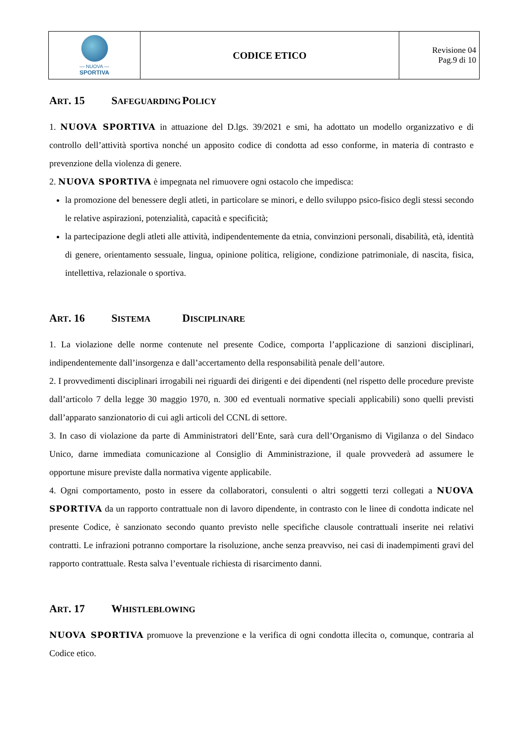| — NUOVA — SPORTIVA | CODICE ETICO | Revisione 04 Pag.9 di 10 |
ART. 15 S AFEGUARDING P OLICY
1. NUOVA SPORTIVA in attuazione del D.lgs. 39/2021 e smi, ha adottato un modello organizzativo e di controllo dell’attività sportiva nonché un apposito codice di condotta ad esso conforme, in materia di contrasto e prevenzione della violenza di genere.
2. NUOVA SPORTIVA è impegnata nel rimuovere ogni ostacolo che impedisca:
la promozione del benessere degli atleti, in particolare se minori, e dello sviluppo psico-fisico degli stessi secondo le relative aspirazioni, potenzialità, capacità e specificità;
la partecipazione degli atleti alle attività, indipendentemente da etnia, convinzioni personali, disabilità, età, identità di genere, orientamento sessuale, lingua, opinione politica, religione, condizione patrimoniale, di nascita, fisica, intellettiva, relazionale o sportiva.
ART. 16 S ISTEMA D ISCIPLINARE
1. La violazione delle norme contenute nel presente Codice, comporta l’applicazione di sanzioni disciplinari, indipendentemente dall’insorgenza e dall’accertamento della responsabilità penale dell’autore.
2. I provvedimenti disciplinari irrogabili nei riguardi dei dirigenti e dei dipendenti (nel rispetto delle procedure previste dall’articolo 7 della legge 30 maggio 1970, n. 300 ed eventuali normative speciali applicabili) sono quelli previsti dall’apparato sanzionatorio di cui agli articoli del CCNL di settore.
3. In caso di violazione da parte di Amministratori dell’Ente, sarà cura dell’Organismo di Vigilanza o del Sindaco Unico, darne immediata comunicazione al Consiglio di Amministrazione, il quale provvederà ad assumere le opportune misure previste dalla normativa vigente applicabile.
4. Ogni comportamento, posto in essere da collaboratori, consulenti o altri soggetti terzi collegati a NUOVA SPORTIVA da un rapporto contrattuale non di lavoro dipendente, in contrasto con le linee di condotta indicate nel presente Codice, è sanzionato secondo quanto previsto nelle specifiche clausole contrattuali inserite nei relativi contratti. Le infrazioni potranno comportare la risoluzione, anche senza preavviso, nei casi di inadempimenti gravi del rapporto contrattuale. Resta salva l’eventuale richiesta di risarcimento danni.
ART. 17 W HISTLEBLOWING
NUOVA SPORTIVA promuove la prevenzione e la verifica di ogni condotta illecita o, comunque, contraria al Codice etico.